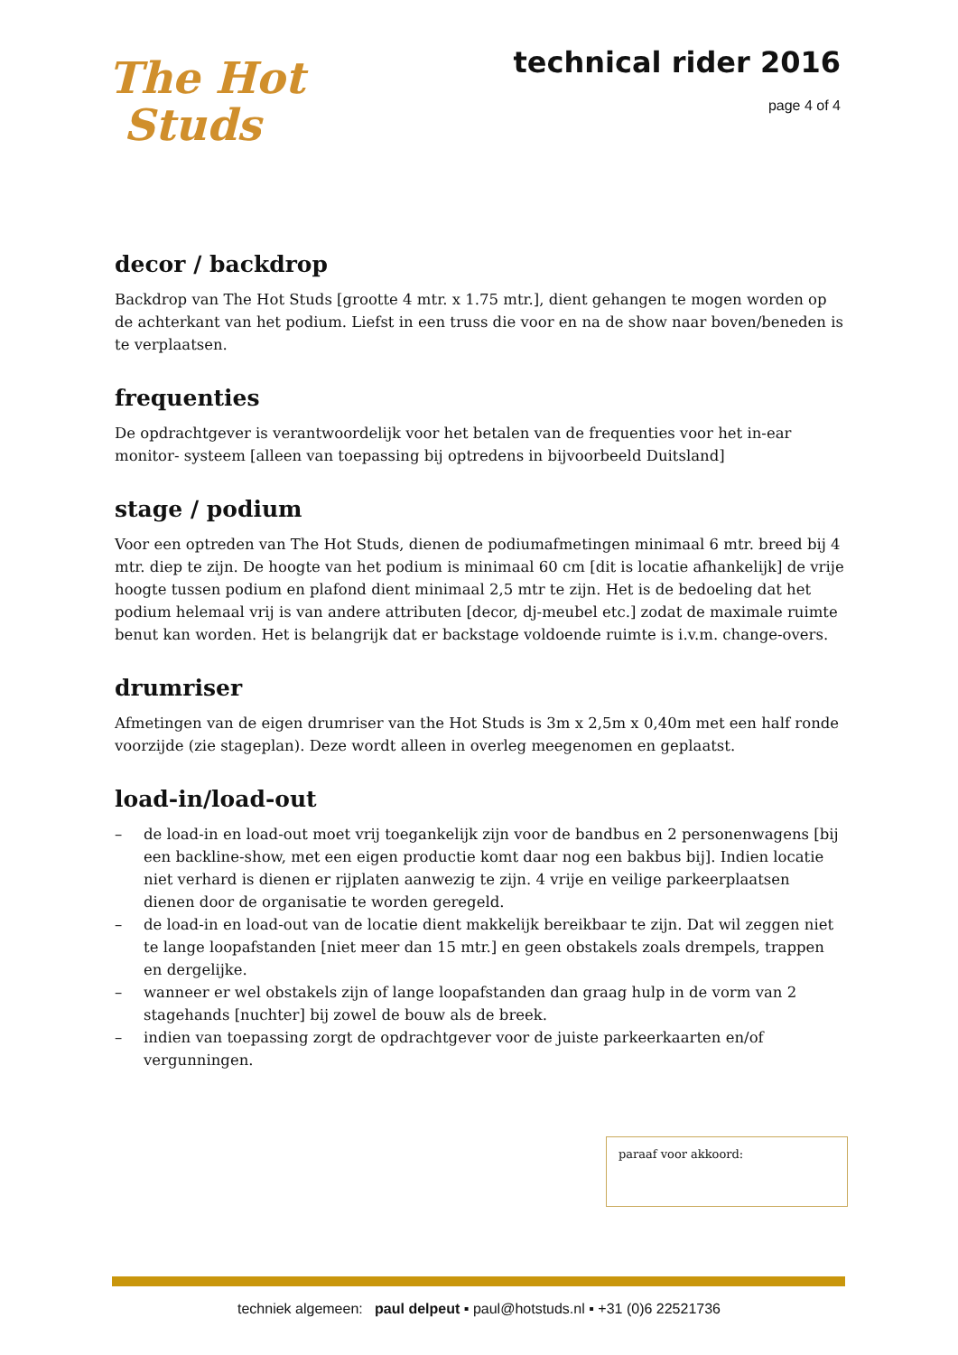The Hot
Studs
technical rider 2016
page 4 of 4
decor / backdrop
Backdrop van The Hot Studs [grootte 4 mtr. x 1.75 mtr.], dient gehangen te mogen worden op de achterkant van het podium. Liefst in een truss die voor en na de show naar boven/beneden is te verplaatsen.
frequenties
De opdrachtgever is verantwoordelijk voor het betalen van de frequenties voor het in-ear monitor- systeem [alleen van toepassing bij optredens in bijvoorbeeld Duitsland]
stage / podium
Voor een optreden van The Hot Studs, dienen de podiumafmetingen minimaal 6 mtr. breed bij 4 mtr. diep te zijn. De hoogte van het podium is minimaal 60 cm [dit is locatie afhankelijk] de vrije hoogte tussen podium en plafond dient minimaal 2,5 mtr te zijn. Het is de bedoeling dat het podium helemaal vrij is van andere attributen [decor, dj-meubel etc.] zodat de maximale ruimte benut kan worden. Het is belangrijk dat er backstage voldoende ruimte is i.v.m. change-overs.
drumriser
Afmetingen van de eigen drumriser van the Hot Studs is 3m x 2,5m x 0,40m met een half ronde voorzijde (zie stageplan). Deze wordt alleen in overleg meegenomen en geplaatst.
load-in/load-out
– de load-in en load-out moet vrij toegankelijk zijn voor de bandbus en 2 personenwagens [bij een backline-show, met een eigen productie komt daar nog een bakbus bij]. Indien locatie niet verhard is dienen er rijplaten aanwezig te zijn. 4 vrije en veilige parkeerplaatsen dienen door de organisatie te worden geregeld.
– de load-in en load-out van de locatie dient makkelijk bereikbaar te zijn. Dat wil zeggen niet te lange loopafstanden [niet meer dan 15 mtr.] en geen obstakels zoals drempels, trappen en dergelijke.
– wanneer er wel obstakels zijn of lange loopafstanden dan graag hulp in de vorm van 2 stagehands [nuchter] bij zowel de bouw als de breek.
– indien van toepassing zorgt de opdrachtgever voor de juiste parkeerkaarten en/of vergunningen.
paraaf voor akkoord:
techniek algemeen: paul delpeut ▪ paul@hotstuds.nl ▪ +31 (0)6 22521736